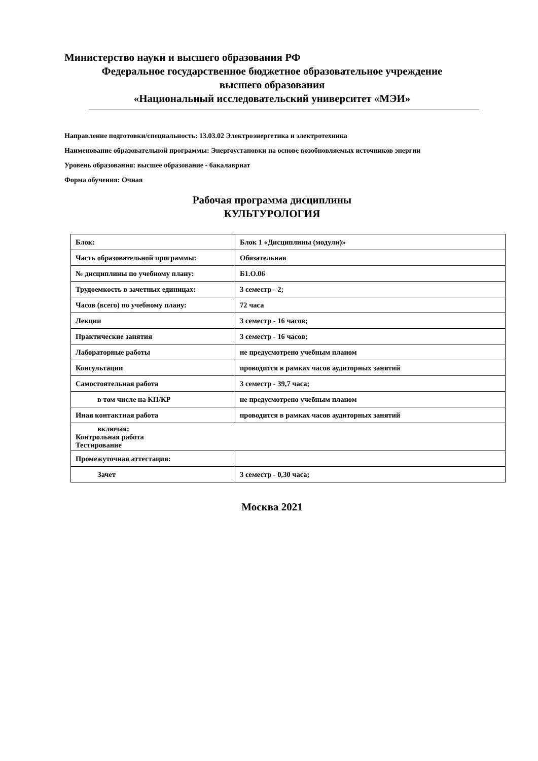Министерство науки и высшего образования РФ
Федеральное государственное бюджетное образовательное учреждение
высшего образования
«Национальный исследовательский университет «МЭИ»
Направление подготовки/специальность: 13.03.02 Электроэнергетика и электротехника
Наименование образовательной программы: Энергоустановки на основе возобновляемых источников энергии
Уровень образования: высшее образование - бакалавриат
Форма обучения: Очная
Рабочая программа дисциплины
КУЛЬТУРОЛОГИЯ
| Блок: | Блок 1 «Дисциплины (модули)» |
| Часть образовательной программы: | Обязательная |
| № дисциплины по учебному плану: | Б1.О.06 |
| Трудоемкость в зачетных единицах: | 3 семестр - 2; |
| Часов (всего) по учебному плану: | 72 часа |
| Лекции | 3 семестр - 16 часов; |
| Практические занятия | 3 семестр - 16 часов; |
| Лабораторные работы | не предусмотрено учебным планом |
| Консультации | проводится в рамках часов аудиторных занятий |
| Самостоятельная работа | 3 семестр - 39,7 часа; |
| в том числе на КП/КР | не предусмотрено учебным планом |
| Иная контактная работа | проводится в рамках часов аудиторных занятий |
| включая: Контрольная работа Тестирование | |
| Промежуточная аттестация: | |
| Зачет | 3 семестр - 0,30 часа; |
Москва 2021